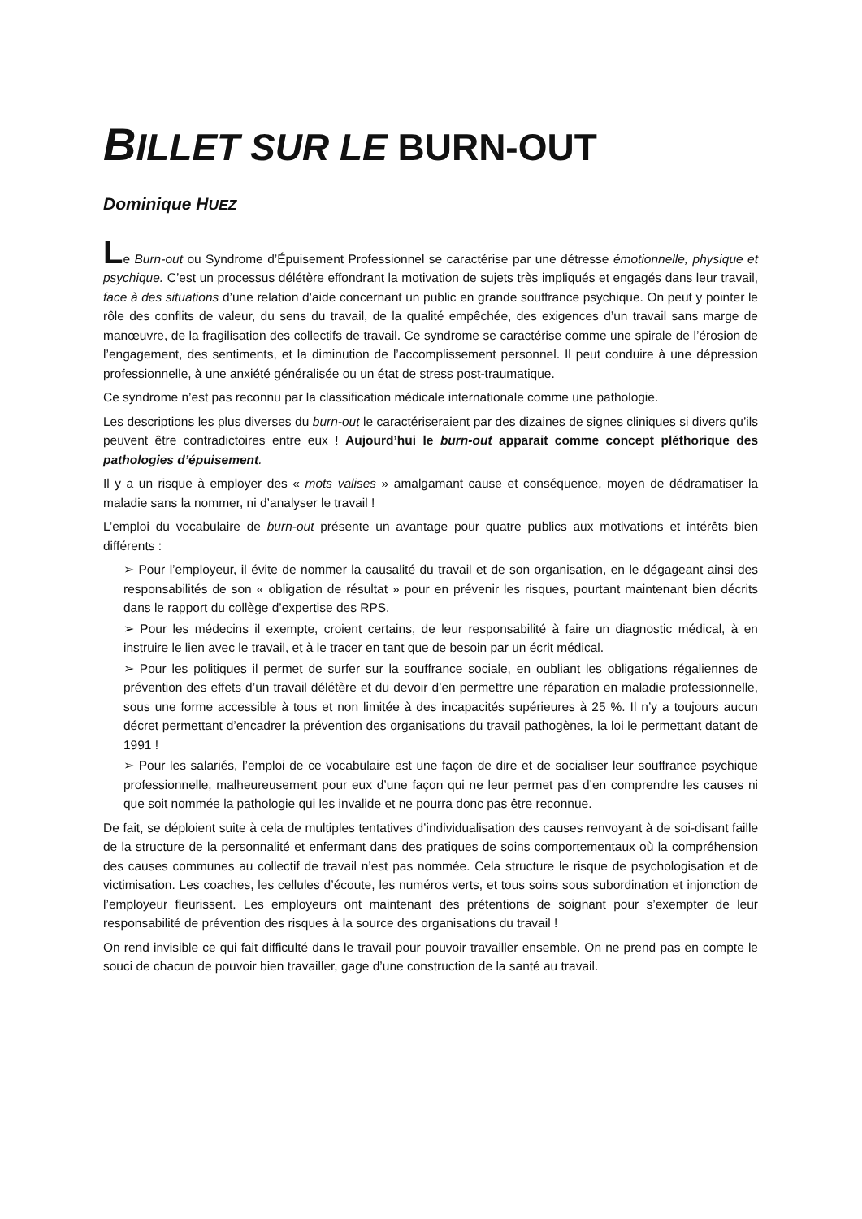BILLET SUR LE BURN-OUT
Dominique HUEZ
Le Burn-out ou Syndrome d’Épuisement Professionnel se caractérise par une détresse émotionnelle, physique et psychique. C’est un processus délétère effondrant la motivation de sujets très impliqués et engagés dans leur travail, face à des situations d’une relation d’aide concernant un public en grande souffrance psychique. On peut y pointer le rôle des conflits de valeur, du sens du travail, de la qualité empêchée, des exigences d’un travail sans marge de manœuvre, de la fragilisation des collectifs de travail. Ce syndrome se caractérise comme une spirale de l’érosion de l’engagement, des sentiments, et la diminution de l’accomplissement personnel. Il peut conduire à une dépression professionnelle, à une anxiété généralisée ou un état de stress post-traumatique.
Ce syndrome n’est pas reconnu par la classification médicale internationale comme une pathologie.
Les descriptions les plus diverses du burn-out le caractériseraient par des dizaines de signes cliniques si divers qu’ils peuvent être contradictoires entre eux ! Aujourd’hui le burn-out apparait comme concept pléthorique des pathologies d’épuisement.
Il y a un risque à employer des « mots valises » amalgamant cause et conséquence, moyen de dédramatiser la maladie sans la nommer, ni d’analyser le travail !
L’emploi du vocabulaire de burn-out présente un avantage pour quatre publics aux motivations et intérêts bien différents :
➢ Pour l’employeur, il évite de nommer la causalité du travail et de son organisation, en le dégageant ainsi des responsabilités de son « obligation de résultat » pour en prévenir les risques, pourtant maintenant bien décrits dans le rapport du collège d’expertise des RPS.
➢ Pour les médecins il exempte, croient certains, de leur responsabilité à faire un diagnostic médical, à en instruire le lien avec le travail, et à le tracer en tant que de besoin par un écrit médical.
➢ Pour les politiques il permet de surfer sur la souffrance sociale, en oubliant les obligations régaliennes de prévention des effets d’un travail délétère et du devoir d’en permettre une réparation en maladie professionnelle, sous une forme accessible à tous et non limitée à des incapacités supérieures à 25 %. Il n’y a toujours aucun décret permettant d’encadrer la prévention des organisations du travail pathogènes, la loi le permettant datant de 1991 !
➢ Pour les salariés, l’emploi de ce vocabulaire est une façon de dire et de socialiser leur souffrance psychique professionnelle, malheureusement pour eux d’une façon qui ne leur permet pas d’en comprendre les causes ni que soit nommée la pathologie qui les invalide et ne pourra donc pas être reconnue.
De fait, se déploient suite à cela de multiples tentatives d’individualisation des causes renvoyant à de soi-disant faille de la structure de la personnalité et enfermant dans des pratiques de soins comportementaux où la compréhension des causes communes au collectif de travail n’est pas nommée. Cela structure le risque de psychologisation et de victimisation. Les coaches, les cellules d’écoute, les numéros verts, et tous soins sous subordination et injonction de l’employeur fleurissent. Les employeurs ont maintenant des prétentions de soignant pour s’exempter de leur responsabilité de prévention des risques à la source des organisations du travail !
On rend invisible ce qui fait difficulté dans le travail pour pouvoir travailler ensemble. On ne prend pas en compte le souci de chacun de pouvoir bien travailler, gage d’une construction de la santé au travail.